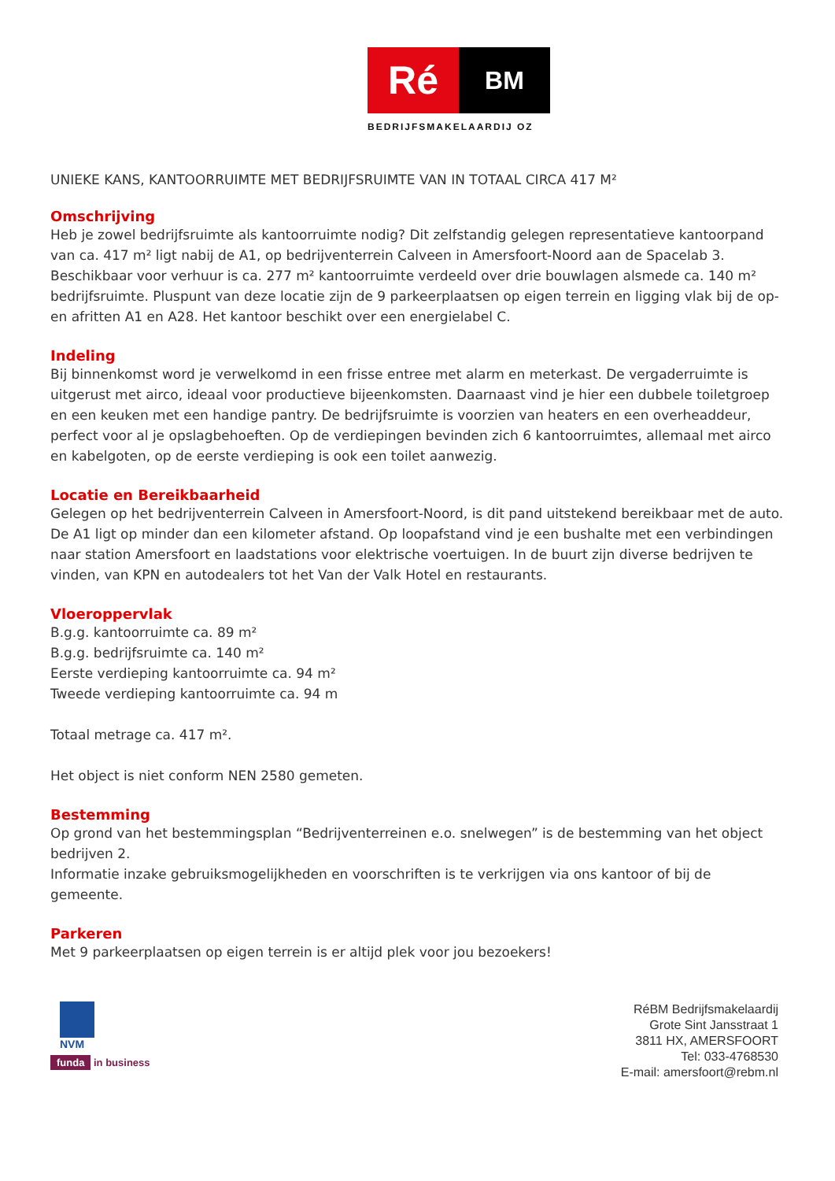Ré
BM
BEDRIJFSMAKELAARDIJ OZ
UNIEKE KANS, KANTOORRUIMTE MET BEDRIJFSRUIMTE VAN IN TOTAAL CIRCA 417 M²
Omschrijving
Heb je zowel bedrijfsruimte als kantoorruimte nodig? Dit zelfstandig gelegen representatieve kantoorpand van ca. 417 m² ligt nabij de A1, op bedrijventerrein Calveen in Amersfoort-Noord aan de Spacelab 3. Beschikbaar voor verhuur is ca. 277 m² kantoorruimte verdeeld over drie bouwlagen alsmede ca. 140 m² bedrijfsruimte. Pluspunt van deze locatie zijn de 9 parkeerplaatsen op eigen terrein en ligging vlak bij de op- en afritten A1 en A28. Het kantoor beschikt over een energielabel C.
Indeling
Bij binnenkomst word je verwelkomd in een frisse entree met alarm en meterkast. De vergaderruimte is uitgerust met airco, ideaal voor productieve bijeenkomsten. Daarnaast vind je hier een dubbele toiletgroep en een keuken met een handige pantry. De bedrijfsruimte is voorzien van heaters en een overheaddeur, perfect voor al je opslagbehoeften. Op de verdiepingen bevinden zich 6 kantoorruimtes, allemaal met airco en kabelgoten, op de eerste verdieping is ook een toilet aanwezig.
Locatie en Bereikbaarheid
Gelegen op het bedrijventerrein Calveen in Amersfoort-Noord, is dit pand uitstekend bereikbaar met de auto. De A1 ligt op minder dan een kilometer afstand. Op loopafstand vind je een bushalte met een verbindingen naar station Amersfoort en laadstations voor elektrische voertuigen. In de buurt zijn diverse bedrijven te vinden, van KPN en autodealers tot het Van der Valk Hotel en restaurants.
Vloeroppervlak
B.g.g. kantoorruimte ca. 89 m²
B.g.g. bedrijfsruimte ca. 140 m²
Eerste verdieping kantoorruimte ca. 94 m²
Tweede verdieping kantoorruimte ca. 94 m
Totaal metrage ca. 417 m².
Het object is niet conform NEN 2580 gemeten.
Bestemming
Op grond van het bestemmingsplan “Bedrijventerreinen e.o. snelwegen” is de bestemming van het object bedrijven 2.
Informatie inzake gebruiksmogelijkheden en voorschriften is te verkrijgen via ons kantoor of bij de gemeente.
Parkeren
Met 9 parkeerplaatsen op eigen terrein is er altijd plek voor jou bezoekers!
NVM
funda in business
RéBM Bedrijfsmakelaardij
Grote Sint Jansstraat 1
3811 HX, AMERSFOORT
Tel: 033-4768530
E-mail: amersfoort@rebm.nl